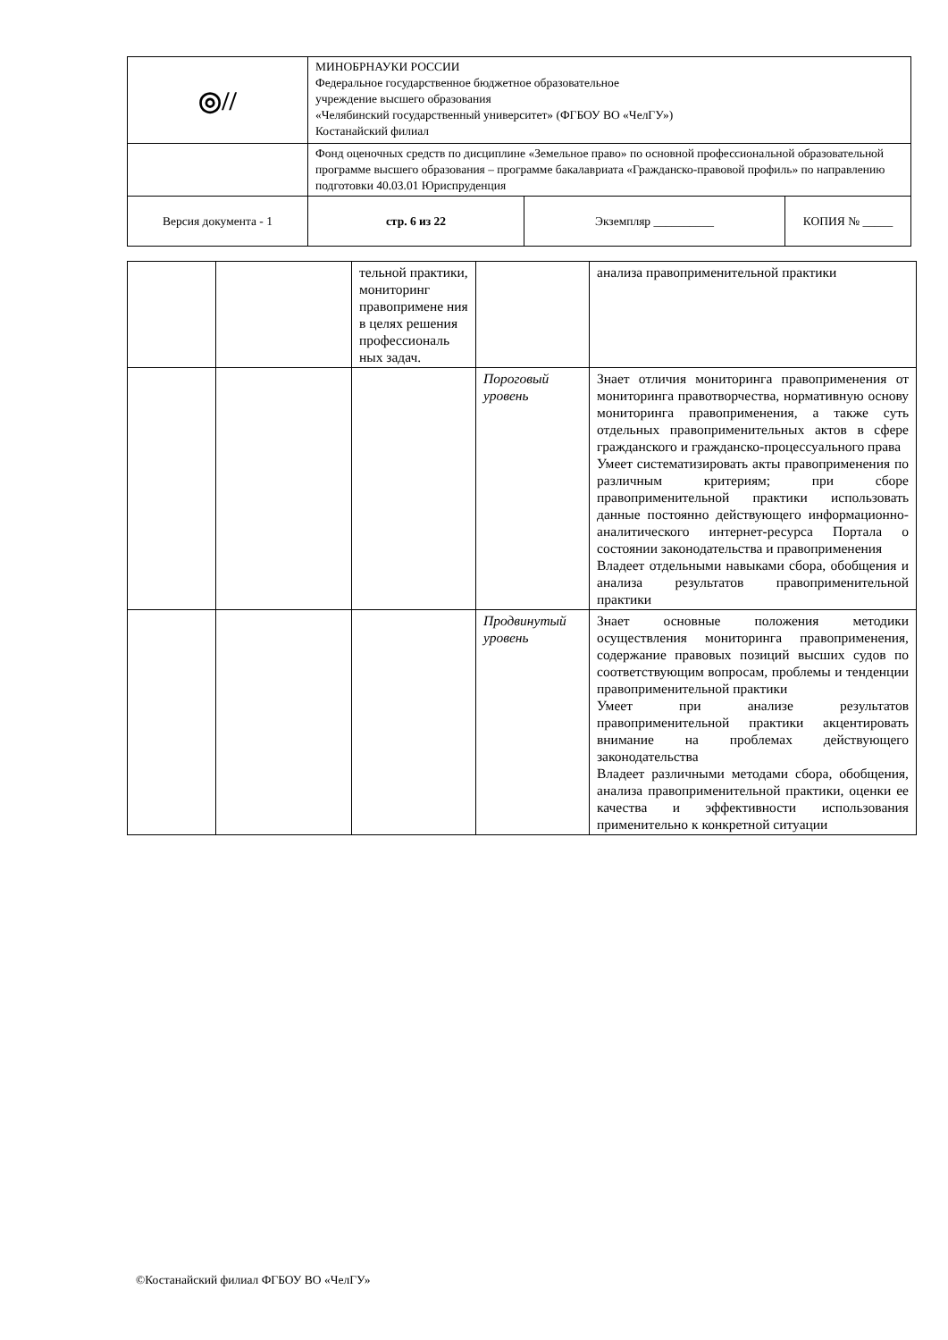| ◎// | МИНОБРНАУКИ РОССИИ Федеральное государственное бюджетное образовательное учреждение высшего образования «Челябинский государственный университет» (ФГБОУ ВО «ЧелГУ») Костанайский филиал | | |
| | Фонд оценочных средств по дисциплине «Земельное право» по основной профессиональной образовательной программе высшего образования – программе бакалавриата «Гражданско-правовой профиль» по направлению подготовки 40.03.01 Юриспруденция | | |
| Версия документа - 1 | стр. 6 из 22 | Экземпляр __________ | КОПИЯ № _____ |
| | | тельной практики, мониторинг правопримене ния в целях решения профессиональ ных задач. | | анализа правоприменительной практики |
| | | | Пороговый уровень | Знает отличия мониторинга правоприменения от мониторинга правотворчества, нормативную основу мониторинга правоприменения, а также суть отдельных правоприменительных актов в сфере гражданского и гражданско-процессуального права Умеет систематизировать акты правоприменения по различным критериям; при сборе правоприменительной практики использовать данные постоянно действующего информационно-аналитического интернет-ресурса Портала о состоянии законодательства и правоприменения Владеет отдельными навыками сбора, обобщения и анализа результатов правоприменительной практики |
| | | | Продвинутый уровень | Знает основные положения методики осуществления мониторинга правоприменения, содержание правовых позиций высших судов по соответствующим вопросам, проблемы и тенденции правоприменительной практики Умеет при анализе результатов правоприменительной практики акцентировать внимание на проблемах действующего законодательства Владеет различными методами сбора, обобщения, анализа правоприменительной практики, оценки ее качества и эффективности использования применительно к конкретной ситуации |
©Костанайский филиал ФГБОУ ВО «ЧелГУ»